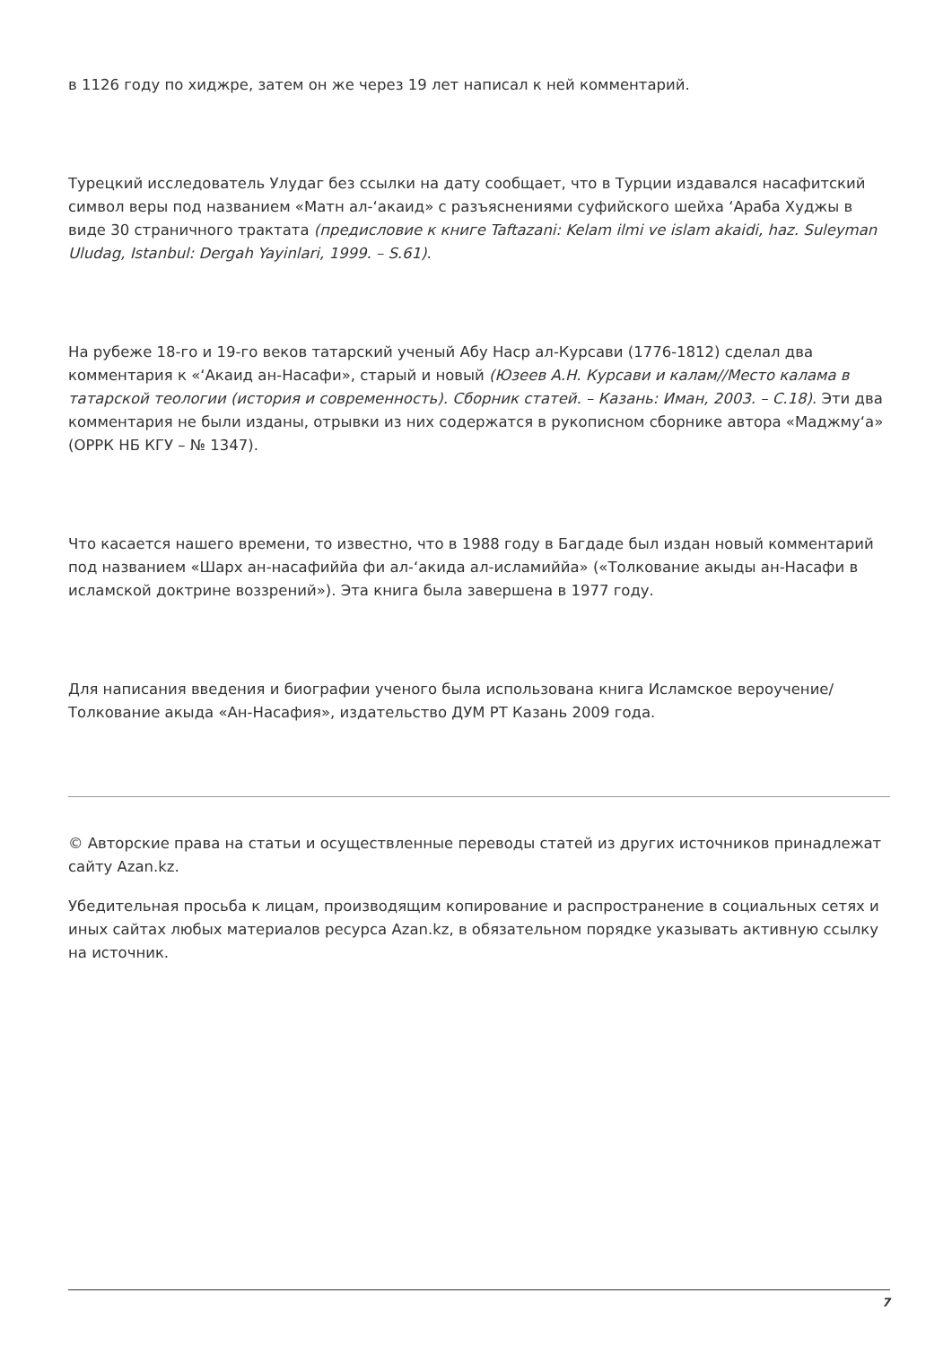в 1126 году по хиджре, затем он же через 19 лет написал к ней комментарий.
Турецкий исследователь Улудаг без ссылки на дату сообщает, что в Турции издавался насафитский символ веры под названием «Матн ал-‘акаид» с разъяснениями суфийского шейха ‘Араба Худжы в виде 30 страничного трактата (предисловие к книге Taftazani: Kelam ilmi ve islam akaidi, haz. Suleyman Uludag, Istanbul: Dergah Yayinlari, 1999. – S.61).
На рубеже 18-го и 19-го веков татарский ученый Абу Наср ал-Курсави (1776-1812) сделал два комментария к «‘Акаид ан-Насафи», старый и новый (Юзеев А.Н. Курсави и калам//Место калама в татарской теологии (история и современность). Сборник статей. – Казань: Иман, 2003. – С.18). Эти два комментария не были изданы, отрывки из них содержатся в рукописном сборнике автора «Маджму‘а» (ОРРК НБ КГУ – № 1347).
Что касается нашего времени, то известно, что в 1988 году в Багдаде был издан новый комментарий под названием «Шарх ан-насафиййа фи ал-‘акида ал-исламиййа» («Толкование акыды ан-Насафи в исламской доктрине воззрений»). Эта книга была завершена в 1977 году.
Для написания введения и биографии ученого была использована книга Исламское вероучение/Толкование акыда «Ан-Насафия», издательство ДУМ РТ Казань 2009 года.
© Авторские права на статьи и осуществленные переводы статей из других источников принадлежат сайту Azan.kz.
Убедительная просьба к лицам, производящим копирование и распространение в социальных сетях и иных сайтах любых материалов ресурса Azan.kz, в обязательном порядке указывать активную ссылку на источник.
7